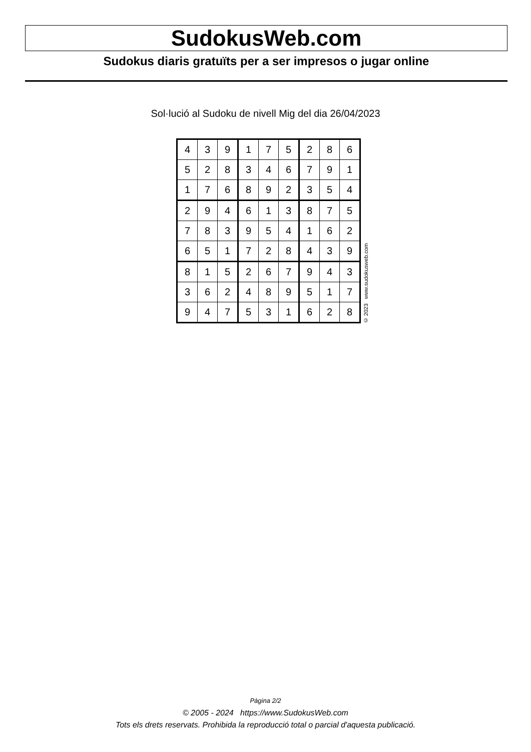SudokusWeb.com
Sudokus diaris gratuïts per a ser impresos o jugar online
Sol·lució al Sudoku de nivell Mig del dia 26/04/2023
| 4 | 3 | 9 | 1 | 7 | 5 | 2 | 8 | 6 |
| 5 | 2 | 8 | 3 | 4 | 6 | 7 | 9 | 1 |
| 1 | 7 | 6 | 8 | 9 | 2 | 3 | 5 | 4 |
| 2 | 9 | 4 | 6 | 1 | 3 | 8 | 7 | 5 |
| 7 | 8 | 3 | 9 | 5 | 4 | 1 | 6 | 2 |
| 6 | 5 | 1 | 7 | 2 | 8 | 4 | 3 | 9 |
| 8 | 1 | 5 | 2 | 6 | 7 | 9 | 4 | 3 |
| 3 | 6 | 2 | 4 | 8 | 9 | 5 | 1 | 7 |
| 9 | 4 | 7 | 5 | 3 | 1 | 6 | 2 | 8 |
© 2023 www.sudokusweb.com
Pàgina 2/2
© 2005 - 2024 https://www.SudokusWeb.com
Tots els drets reservats. Prohibida la reproducció total o parcial d'aquesta publicació.